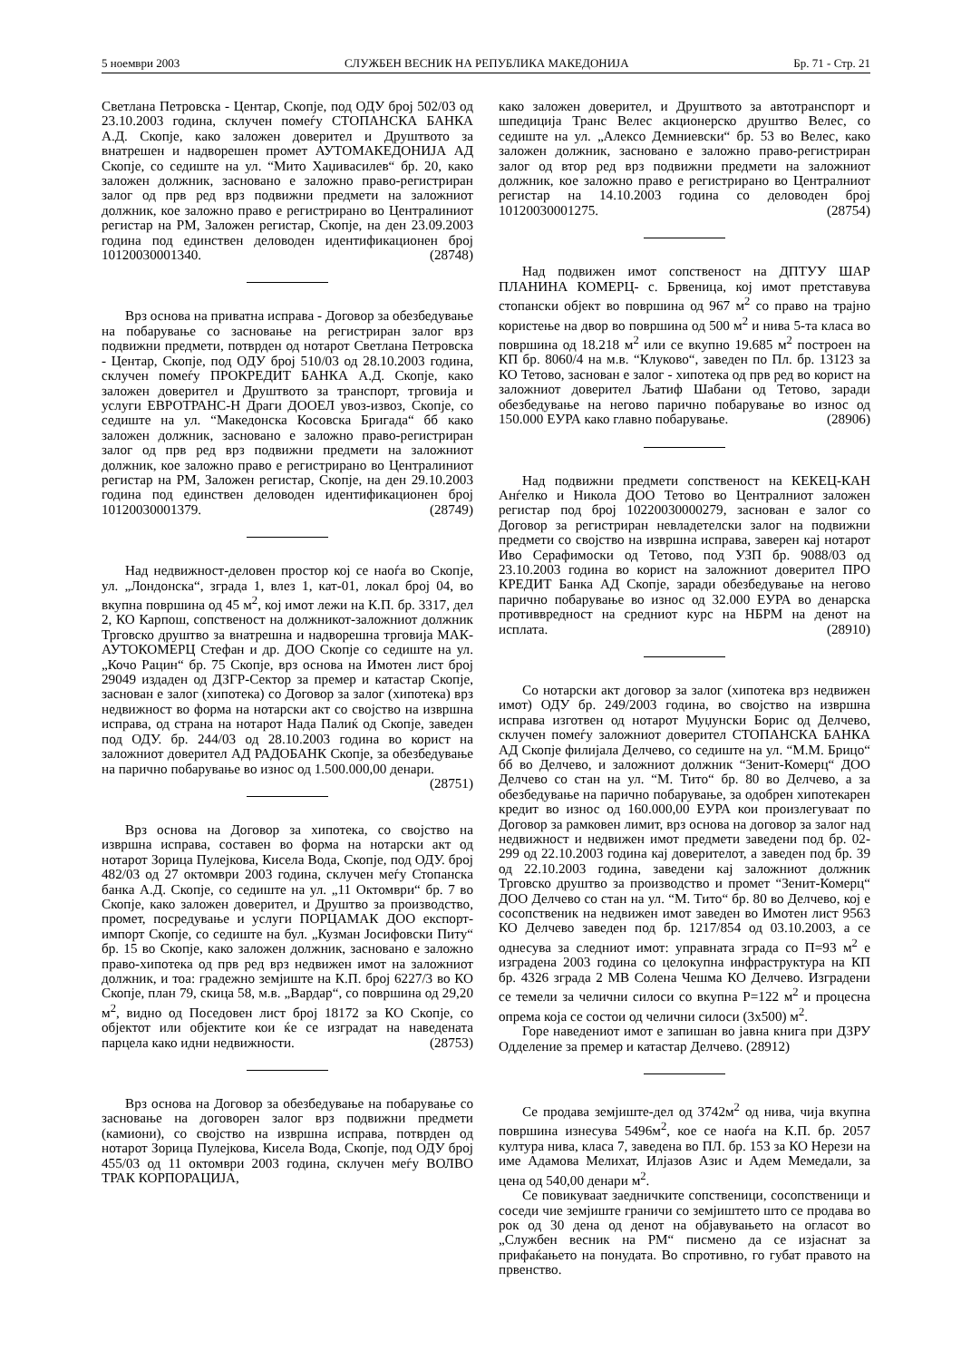5 ноември 2003 СЛУЖБЕН ВЕСНИК НА РЕПУБЛИКА МАКЕДОНИЈА Бр. 71 - Стр. 21
Светлана Петровска - Центар, Скопје, под ОДУ број 502/03 од 23.10.2003 година, склучен помеѓу СТОПАНСКА БАНКА А.Д. Скопје, како заложен доверител и Друштвото за внатрешен и надворешен промет АУТОМАКЕДОНИЈА АД Скопје, со седиште на ул. “Мито Хаџивасилев“ бр. 20, како заложен должник, засновано е заложно право-регистриран залог од прв ред врз подвижни предмети на заложниот должник, кое заложно право е регистрирано во Централиниот регистар на РМ, Заложен регистар, Скопје, на ден 23.09.2003 година под единствен деловоден идентификационен број 10120030001340. (28748)
Врз основа на приватна исправа - Договор за обезбедување на побарување со засновање на регистриран залог врз подвижни предмети, потврден од нотарот Светлана Петровска - Центар, Скопје, под ОДУ број 510/03 од 28.10.2003 година, склучен помеѓу ПРОКРЕДИТ БАНКА А.Д. Скопје, како заложен доверител и Друштвото за транспорт, трговија и услуги ЕВРОТРАНС-Н Драги ДООЕЛ увоз-извоз, Скопје, со седиште на ул. “Македонска Косовска Бригада“ бб како заложен должник, засновано е заложно право-регистриран залог од прв ред врз подвижни предмети на заложниот должник, кое заложно право е регистрирано во Централиниот регистар на РМ, Заложен регистар, Скопје, на ден 29.10.2003 година под единствен деловоден идентификационен број 10120030001379. (28749)
Над недвижност-деловен простор кој се наоѓа во Скопје, ул. „Лондонска“, зграда 1, влез 1, кат-01, локал број 04, во вкупна површина од 45 м<sup>2</sup>, кој имот лежи на К.П. бр. 3317, дел 2, КО Карпош, сопственост на должникот-заложниот должник Трговско друштво за внатрешна и надворешна трговија МАК-АУТОКОМЕРЦ Стефан и др. ДОО Скопје со седиште на ул. „Кочо Рацин“ бр. 75 Скопје, врз основа на Имотен лист број 29049 издаден од ДЗГР-Сектор за премер и катастар Скопје, заснован е залог (хипотека) со Договор за залог (хипотека) врз недвижност во форма на нотарски акт со својство на извршна исправа, од страна на нотарот Нада Палиќ од Скопје, заведен под ОДУ. бр. 244/03 од 28.10.2003 година во корист на заложниот доверител АД РАДОБАНК Скопје, за обезбедување на парично побарување во износ од 1.500.000,00 денари. (28751)
Врз основа на Договор за хипотека, со својство на извршна исправа, составен во форма на нотарски акт од нотарот Зорица Пулејкова, Кисела Вода, Скопје, под ОДУ. број 482/03 од 27 октомври 2003 година, склучен меѓу Стопанска банка А.Д. Скопје, со седиште на ул. „11 Октомври“ бр. 7 во Скопје, како заложен доверител, и Друштво за производство, промет, посредување и услуги ПОРЦАМАК ДОО експорт-импорт Скопје, со седиште на бул. „Кузман Јосифовски Питу“ бр. 15 во Скопје, како заложен должник, засновано е заложно право-хипотека од прв ред врз недвижен имот на заложниот должник, и тоа: градежно земјиште на К.П. број 6227/3 во КО Скопје, план 79, скица 58, м.в. „Вардар“, со површина од 29,20 м<sup>2</sup>, видно од Поседовен лист број 18172 за КО Скопје, со објектот или објектите кои ќе се изградат на наведената парцела како идни недвижности. (28753)
Врз основа на Договор за обезбедување на побарување со засновање на договорен залог врз подвижни предмети (камиони), со својство на извршна исправа, потврден од нотарот Зорица Пулејкова, Кисела Вода, Скопје, под ОДУ број 455/03 од 11 октомври 2003 година, склучен меѓу ВОЛВО ТРАК КОРПОРАЦИЈА,
како заложен доверител, и Друштвото за автотранспорт и шпедиција Транс Велес акционерско друштво Велес, со седиште на ул. „Алексо Демниевски“ бр. 53 во Велес, како заложен должник, засновано е заложно право-регистриран залог од втор ред врз подвижни предмети на заложниот должник, кое заложно право е регистрирано во Централниот регистар на 14.10.2003 година со деловоден број 10120030001275. (28754)
Над подвижен имот сопственост на ДПТУУ ШАР ПЛАНИНА КОМЕРЦ- с. Брвеница, кој имот претставува стопански објект во површина од 967 м<sup>2</sup> со право на трајно користење на двор во површина од 500 м<sup>2</sup> и нива 5-та класа во површина од 18.218 м<sup>2</sup> или се вкупно 19.685 м<sup>2</sup> построен на КП бр. 8060/4 на м.в. “Клуково“, заведен по Пл. бр. 13123 за КО Тетово, заснован е залог - хипотека од прв ред во корист на заложниот доверител Љатиф Шабани од Тетово, заради обезбедување на негово парично побарување во износ од 150.000 ЕУРА како главно побарување. (28906)
Над подвижни предмети сопственост на КЕКЕЦ-КАН Анѓелко и Никола ДОО Тетово во Централниот заложен регистар под број 10220030000279, заснован е залог со Договор за регистриран невладетелски залог на подвижни предмети со својство на извршна исправа, заверен кај нотарот Иво Серафимоски од Тетово, под УЗП бр. 9088/03 од 23.10.2003 година во корист на заложниот доверител ПРО КРЕДИТ Банка АД Скопје, заради обезбедување на негово парично побарување во износ од 32.000 ЕУРА во денарска противвредност на средниот курс на НБРМ на денот на исплата. (28910)
Со нотарски акт договор за залог (хипотека врз недвижен имот) ОДУ бр. 249/2003 година, во својство на извршна исправа изготвен од нотарот Муџунски Борис од Делчево, склучен помеѓу заложниот доверител СТОПАНСКА БАНКА АД Скопје филијала Делчево, со седиште на ул. “М.М. Брицо“ бб во Делчево, и заложниот должник “Зенит-Комерц“ ДОО Делчево со стан на ул. “М. Тито“ бр. 80 во Делчево, а за обезбедување на парично побарување, за одобрен хипотекарен кредит во износ од 160.000,00 ЕУРА кои произлегуваат по Договор за рамковен лимит, врз основа на договор за залог над недвижност и недвижен имот предмети заведени под бр. 02-299 од 22.10.2003 година кај доверителот, а заведен под бр. 39 од 22.10.2003 година, заведени кај заложниот должник Трговско друштво за производство и промет “Зенит-Комерц“ ДОО Делчево со стан на ул. “М. Тито“ бр. 80 во Делчево, кој е сосопственик на недвижен имот заведен во Имотен лист 9563 КО Делчево заведен под бр. 1217/854 од 03.10.2003, а се однесува за следниот имот: управната зграда со П=93 м<sup>2</sup> е изградена 2003 година со целокупна инфраструктура на КП бр. 4326 зграда 2 МВ Солена Чешма КО Делчево. Изградени се темели за челични силоси со вкупна Р=122 м<sup>2</sup> и процесна опрема која се состои од челични силоси (3х500) м<sup>2</sup>.
Горе наведениот имот е запишан во јавна книга при ДЗРУ Одделение за премер и катастар Делчево. (28912)
Се продава земјиште-дел од 3742м<sup>2</sup> од нива, чија вкупна површина изнесува 5496м<sup>2</sup>, кое се наоѓа на К.П. бр. 2057 култура нива, класа 7, заведена во ПЛ. бр. 153 за КО Нерези на име Адамова Мелихат, Илјазов Азис и Адем Мемедали, за цена од 540,00 денари м<sup>2</sup>.
Се повикуваат заедничките сопственици, сосопственици и соседи чие земјиште граничи со земјиштето што се продава во рок од 30 дена од денот на објавувањето на огласот во „Службен весник на РМ“ писмено да се изјаснат за прифаќањето на понудата. Во спротивно, го губат правото на првенство.